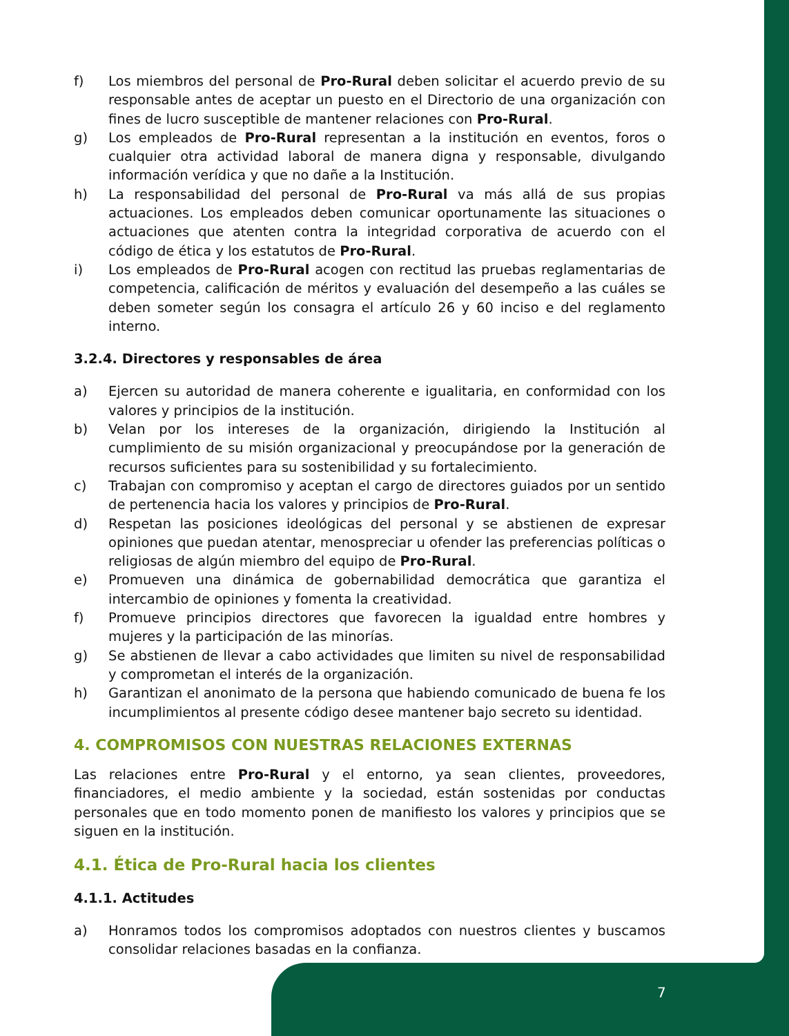f) Los miembros del personal de Pro-Rural deben solicitar el acuerdo previo de su responsable antes de aceptar un puesto en el Directorio de una organización con fines de lucro susceptible de mantener relaciones con Pro-Rural.
g) Los empleados de Pro-Rural representan a la institución en eventos, foros o cualquier otra actividad laboral de manera digna y responsable, divulgando información verídica y que no dañe a la Institución.
h) La responsabilidad del personal de Pro-Rural va más allá de sus propias actuaciones. Los empleados deben comunicar oportunamente las situaciones o actuaciones que atenten contra la integridad corporativa de acuerdo con el código de ética y los estatutos de Pro-Rural.
i) Los empleados de Pro-Rural acogen con rectitud las pruebas reglamentarias de competencia, calificación de méritos y evaluación del desempeño a las cuáles se deben someter según los consagra el artículo 26 y 60 inciso e del reglamento interno.
3.2.4. Directores y responsables de área
a) Ejercen su autoridad de manera coherente e igualitaria, en conformidad con los valores y principios de la institución.
b) Velan por los intereses de la organización, dirigiendo la Institución al cumplimiento de su misión organizacional y preocupándose por la generación de recursos suficientes para su sostenibilidad y su fortalecimiento.
c) Trabajan con compromiso y aceptan el cargo de directores guiados por un sentido de pertenencia hacia los valores y principios de Pro-Rural.
d) Respetan las posiciones ideológicas del personal y se abstienen de expresar opiniones que puedan atentar, menospreciar u ofender las preferencias políticas o religiosas de algún miembro del equipo de Pro-Rural.
e) Promueven una dinámica de gobernabilidad democrática que garantiza el intercambio de opiniones y fomenta la creatividad.
f) Promueve principios directores que favorecen la igualdad entre hombres y mujeres y la participación de las minorías.
g) Se abstienen de llevar a cabo actividades que limiten su nivel de responsabilidad y comprometan el interés de la organización.
h) Garantizan el anonimato de la persona que habiendo comunicado de buena fe los incumplimientos al presente código desee mantener bajo secreto su identidad.
4. COMPROMISOS CON NUESTRAS RELACIONES EXTERNAS
Las relaciones entre Pro-Rural y el entorno, ya sean clientes, proveedores, financiadores, el medio ambiente y la sociedad, están sostenidas por conductas personales que en todo momento ponen de manifiesto los valores y principios que se siguen en la institución.
4.1. Ética de Pro-Rural hacia los clientes
4.1.1. Actitudes
a) Honramos todos los compromisos adoptados con nuestros clientes y buscamos consolidar relaciones basadas en la confianza.
7